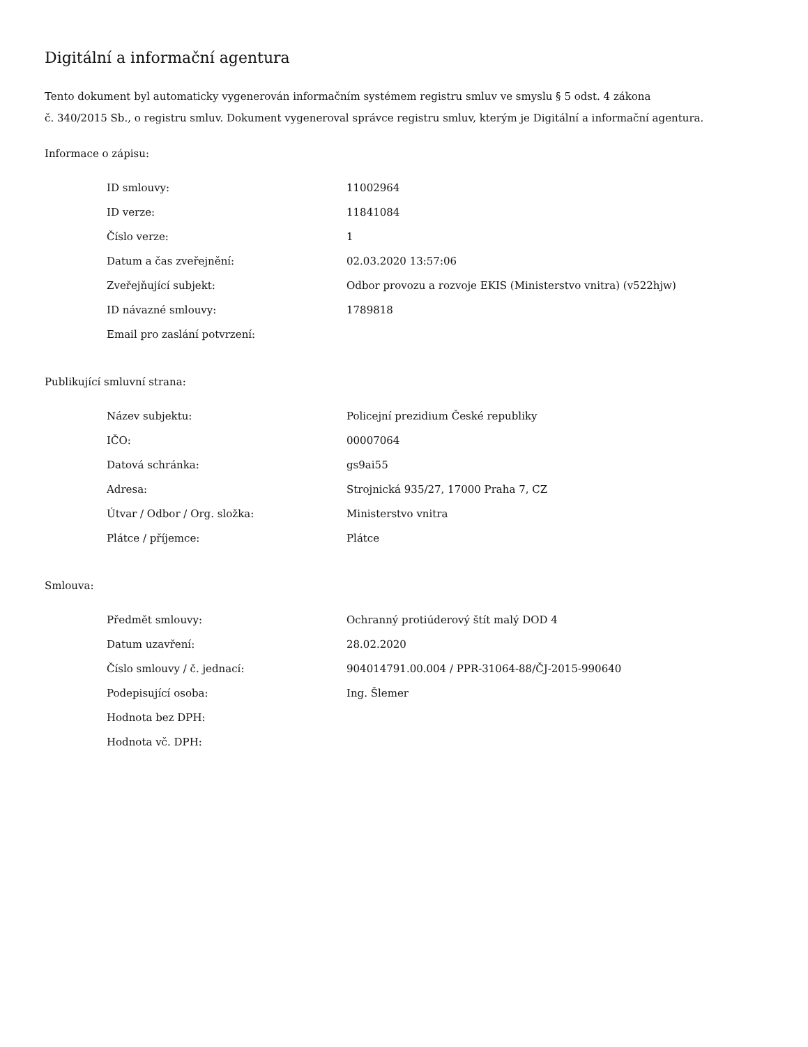Digitální a informační agentura
Tento dokument byl automaticky vygenerován informačním systémem registru smluv ve smyslu § 5 odst. 4 zákona
č. 340/2015 Sb., o registru smluv. Dokument vygeneroval správce registru smluv, kterým je Digitální a informační agentura.
Informace o zápisu:
| ID smlouvy: | 11002964 |
| ID verze: | 11841084 |
| Číslo verze: | 1 |
| Datum a čas zveřejnění: | 02.03.2020 13:57:06 |
| Zveřejňující subjekt: | Odbor provozu a rozvoje EKIS (Ministerstvo vnitra) (v522hjw) |
| ID návazné smlouvy: | 1789818 |
| Email pro zaslání potvrzení: | |
Publikující smluvní strana:
| Název subjektu: | Policejní prezidium České republiky |
| IČO: | 00007064 |
| Datová schránka: | gs9ai55 |
| Adresa: | Strojnická 935/27, 17000 Praha 7, CZ |
| Útvar / Odbor / Org. složka: | Ministerstvo vnitra |
| Plátce / příjemce: | Plátce |
Smlouva:
| Předmět smlouvy: | Ochranný protiúderový štít malý DOD 4 |
| Datum uzavření: | 28.02.2020 |
| Číslo smlouvy / č. jednací: | 904014791.00.004 / PPR-31064-88/ČJ-2015-990640 |
| Podepisující osoba: | Ing. Šlemer |
| Hodnota bez DPH: | |
| Hodnota vč. DPH: | |